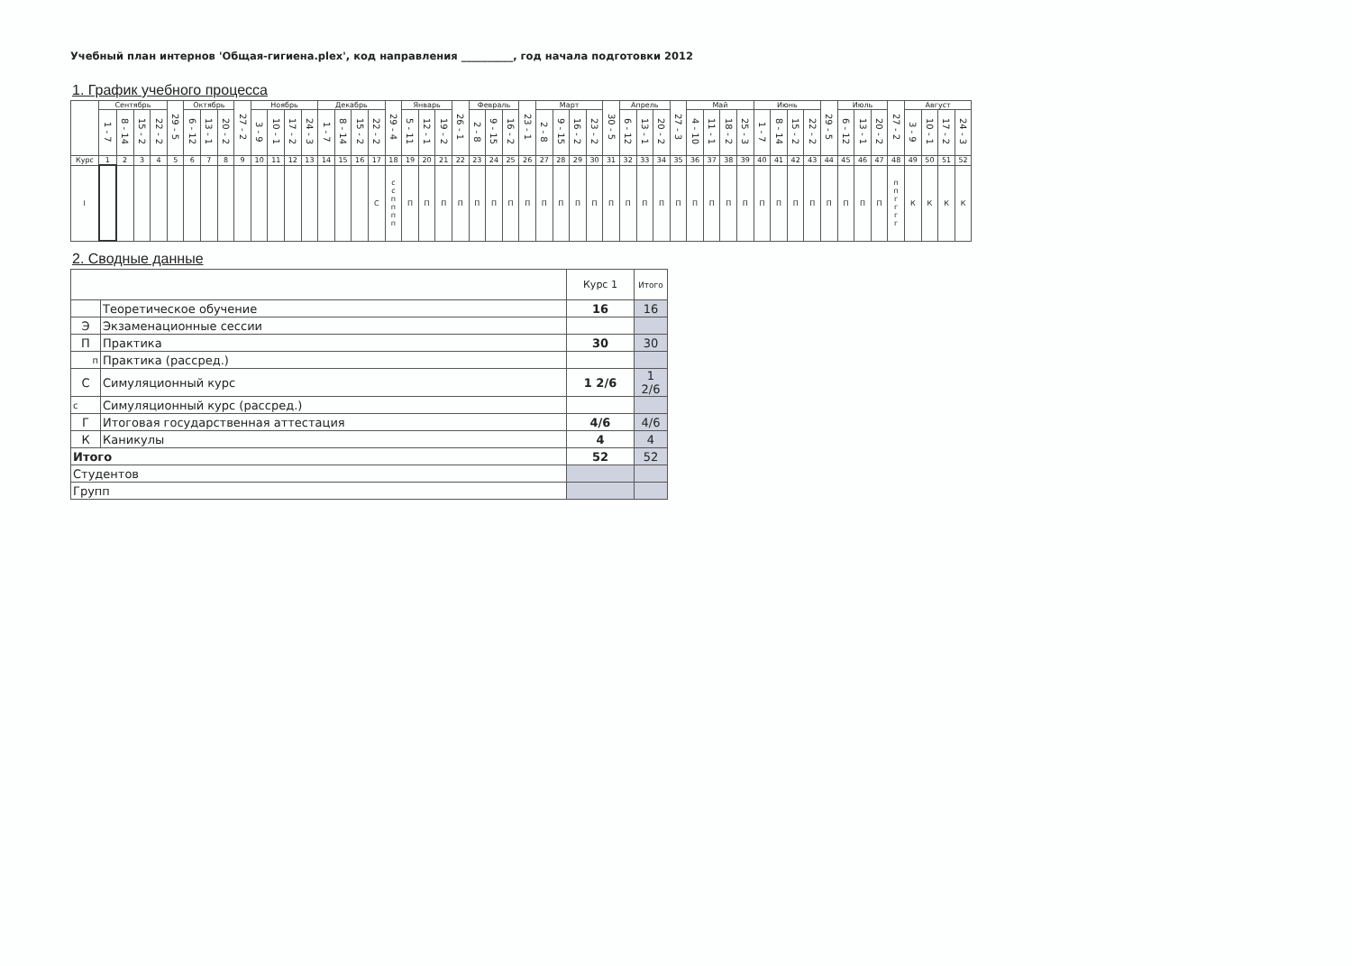Учебный план интернов 'Общая-гигиена.plex', код направления __________, год начала подготовки 2012
1. График учебного процесса
| | Сентябрь | | | | 29 - 5 | Октябрь | | | 27 - 2 | Ноябрь | | | | Декабрь | | | | 29 - 4 | Январь | | | 26 - 1 | Февраль | | | 23 - 1 | Март | | | | 30 - 5 | Апрель | | | 27 - 3 | Май | | | | Июнь | | | | 29 - 5 | Июль | | | 27 - 2 | Август | | | |
| --- | --- | --- | --- | --- | --- | --- | --- | --- | --- | --- | --- | --- | --- | --- | --- | --- | --- | --- | --- | --- | --- | --- | --- | --- | --- | --- | --- | --- | --- | --- | --- | --- | --- | --- | --- | --- | --- | --- | --- | --- | --- | --- | --- | --- | --- | --- | --- | --- | --- | --- | --- | --- |
| | 1 - 7 | 8 - 14 | 15 - 2 | 22 - 2 | | 6 - 12 | 13 - 1 | 20 - 2 | | 3 - 9 | 10 - 1 | 17 - 2 | 24 - 3 | 1 - 7 | 8 - 14 | 15 - 2 | 22 - 2 | | 5 - 11 | 12 - 1 | 19 - 2 | | 2 - 8 | 9 - 15 | 16 - 2 | | 2 - 8 | 9 - 15 | 16 - 2 | 23 - 2 | | 6 - 12 | 13 - 1 | 20 - 2 | | 4 - 10 | 11 - 1 | 18 - 2 | 25 - 3 | 1 - 7 | 8 - 14 | 15 - 2 | 22 - 2 | | 6 - 12 | 13 - 1 | 20 - 2 | | 3 - 9 | 10 - 1 | 17 - 2 | 24 - 3 |
| Курс | 1 | 2 | 3 | 4 | 5 | 6 | 7 | 8 | 9 | 10 | 11 | 12 | 13 | 14 | 15 | 16 | 17 | 18 | 19 | 20 | 21 | 22 | 23 | 24 | 25 | 26 | 27 | 28 | 29 | 30 | 31 | 32 | 33 | 34 | 35 | 36 | 37 | 38 | 39 | 40 | 41 | 42 | 43 | 44 | 45 | 46 | 47 | 48 | 49 | 50 | 51 | 52 |
| I | | | | | | | | | | | | | | | | | С | с с п п п п | П | П | П | П | П | П | П | П | П | П | П | П | П | П | П | П | П | П | П | П | П | П | П | П | П | П | П | П | П | п п г г г г | К | К | К | К |
2. Сводные данные
| | | Курс 1 | Итого |
| | Теоретическое обучение | 16 | 16 |
| Э | Экзаменационные сессии | | |
| П | Практика | 30 | 30 |
| п | Практика (рассред.) | | |
| С | Симуляционный курс | 1 2/6 | 1 2/6 |
| с | Симуляционный курс (рассред.) | | |
| Г | Итоговая государственная аттестация | 4/6 | 4/6 |
| К | Каникулы | 4 | 4 |
| Итого | | 52 | 52 |
| Студентов | | | |
| Групп | | | |